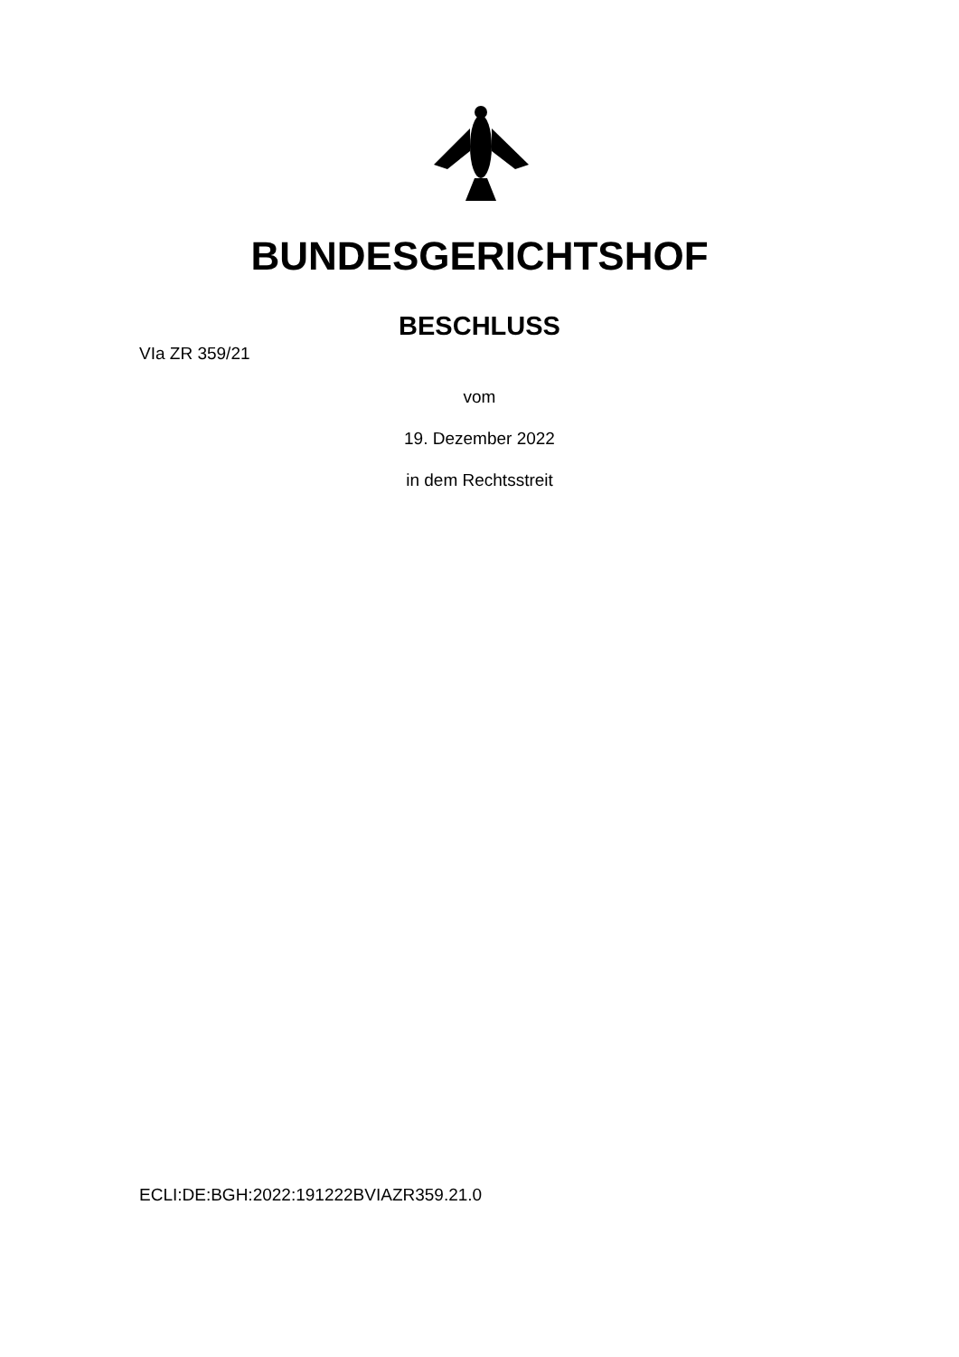BUNDESGERICHTSHOF
BESCHLUSS
VIa ZR 359/21
vom
19. Dezember 2022
in dem Rechtsstreit
ECLI:DE:BGH:2022:191222BVIAZR359.21.0